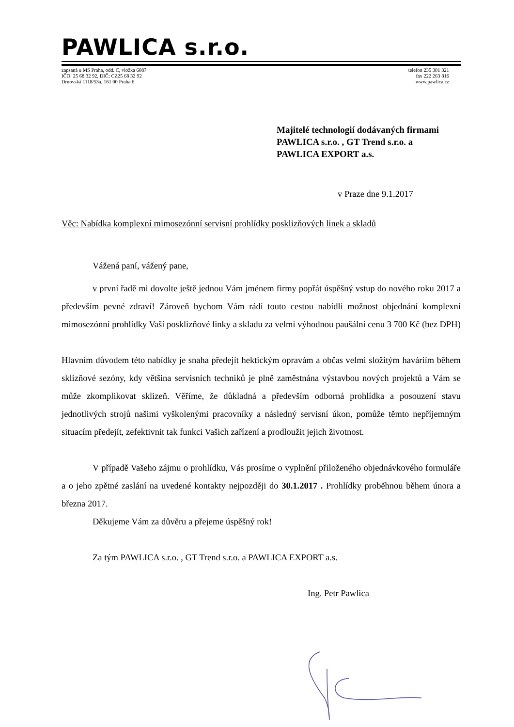PAWLICA s.r.o.
zapsaná u MS Praha, odd. C, vložka 6087
IČO: 25 68 32 92, DIČ: CZ25 68 32 92
Drnovská 1118/53a, 161 00 Praha 6
telefon 235 301 321
fax 222 263 816
www.pawlica.cz
Majitelé technologií dodávaných firmami
PAWLICA s.r.o. , GT Trend s.r.o. a
PAWLICA EXPORT a.s.
v Praze dne 9.1.2017
Věc: Nabídka komplexní mimosezónní servisní prohlídky posklizňových linek a skladů
Vážená paní, vážený pane,
v první řadě mi dovolte ještě jednou Vám jménem firmy popřát úspěšný vstup do nového roku 2017 a především pevné zdraví! Zároveň bychom Vám rádi touto cestou nabídli možnost objednání komplexní mimosezónní prohlídky Vaší posklizňové linky a skladu za velmi výhodnou paušální cenu 3 700 Kč (bez DPH)
Hlavním důvodem této nabídky je snaha předejít hektickým opravám a občas velmi složitým haváriím během sklizňové sezóny, kdy většina servisních techniků je plně zaměstnána výstavbou nových projektů a Vám se může zkomplikovat sklizeň. Věříme, že důkladná a především odborná prohlídka a posouzení stavu jednotlivých strojů našimi vyškolenými pracovníky a následný servisní úkon, pomůže těmto nepříjemným situacím předejít, zefektivnit tak funkci Vašich zařízení a prodloužit jejich životnost.
V případě Vašeho zájmu o prohlídku, Vás prosíme o vyplnění přiloženého objednávkového formuláře a o jeho zpětné zaslání na uvedené kontakty nejpozději do 30.1.2017 . Prohlídky proběhnou během února a března 2017.
Děkujeme Vám za důvěru a přejeme úspěšný rok!
Za tým PAWLICA s.r.o. , GT Trend s.r.o. a PAWLICA EXPORT a.s.
Ing. Petr Pawlica